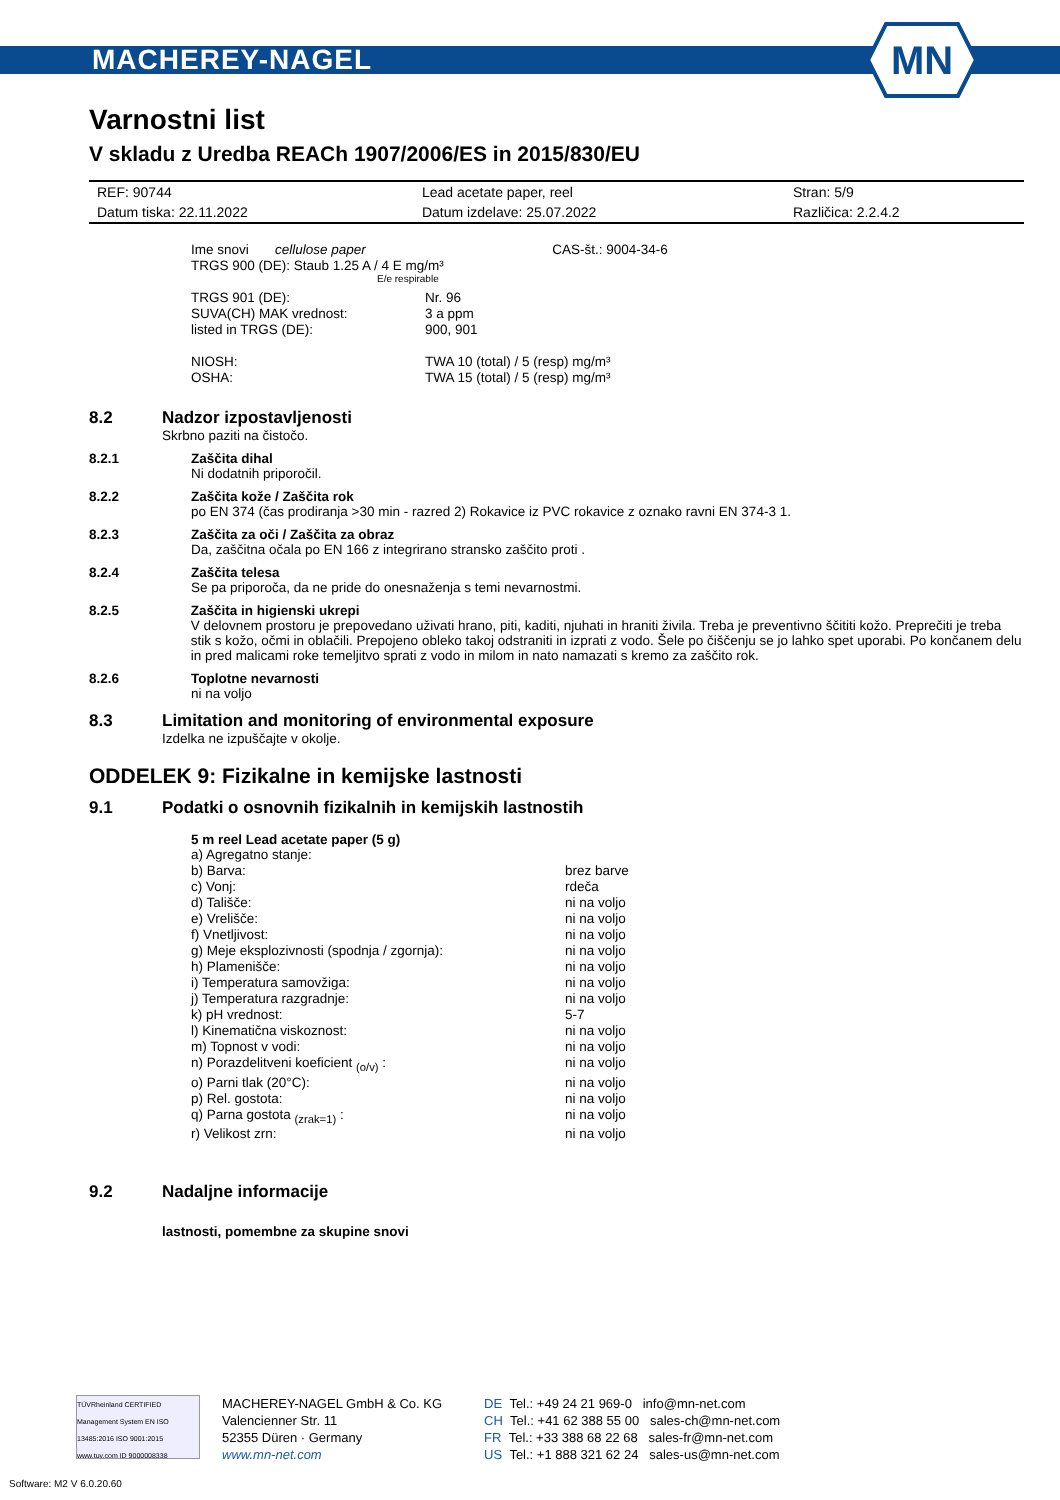MACHEREY-NAGEL
MN
Varnostni list
V skladu z Uredba REACh 1907/2006/ES in 2015/830/EU
| REF: 90744 | Lead acetate paper, reel | Stran: 5/9 |
| Datum tiska: 22.11.2022 | Datum izdelave: 25.07.2022 | Različica: 2.2.4.2 |
| Ime snovi cellulose paper | CAS-št.: 9004-34-6 |
TRGS 900 (DE): Staub 1.25 A / 4 E mg/m³
E/e respirable
| TRGS 901 (DE): | Nr. 96 |
| SUVA(CH) MAK vrednost: | 3 a ppm |
| listed in TRGS (DE): | 900, 901 |
| NIOSH: | TWA 10 (total) / 5 (resp) mg/m³ |
| OSHA: | TWA 15 (total) / 5 (resp) mg/m³ |
8.2 Nadzor izpostavljenosti
Skrbno paziti na čistočo.
8.2.1 Zaščita dihal
Ni dodatnih priporočil.
8.2.2 Zaščita kože / Zaščita rok
po EN 374 (čas prodiranja >30 min - razred 2) Rokavice iz PVC rokavice z oznako ravni EN 374-3 1.
8.2.3 Zaščita za oči / Zaščita za obraz
Da, zaščitna očala po EN 166 z integrirano stransko zaščito proti .
8.2.4 Zaščita telesa
Se pa priporoča, da ne pride do onesnaženja s temi nevarnostmi.
8.2.5 Zaščita in higienski ukrepi
V delovnem prostoru je prepovedano uživati hrano, piti, kaditi, njuhati in hraniti živila. Treba je preventivno ščititi kožo. Preprečiti je treba stik s kožo, očmi in oblačili. Prepojeno obleko takoj odstraniti in izprati z vodo. Šele po čiščenju se jo lahko spet uporabi. Po končanem delu in pred malicami roke temeljitvo sprati z vodo in milom in nato namazati s kremo za zaščito rok.
8.2.6 Toplotne nevarnosti
ni na voljo
8.3 Limitation and monitoring of environmental exposure
Izdelka ne izpuščajte v okolje.
ODDELEK 9: Fizikalne in kemijske lastnosti
9.1 Podatki o osnovnih fizikalnih in kemijskih lastnostih
5 m reel Lead acetate paper (5 g)
| a) Agregatno stanje: | |
| b) Barva: | brez barve |
| c) Vonj: | rdeča |
| d) Tališče: | ni na voljo |
| e) Vrelišče: | ni na voljo |
| f) Vnetljivost: | ni na voljo |
| g) Meje eksplozivnosti (spodnja / zgornja): | ni na voljo |
| h) Plamenišče: | ni na voljo |
| i) Temperatura samovžiga: | ni na voljo |
| j) Temperatura razgradnje: | ni na voljo |
| k) pH vrednost: | 5-7 |
| l) Kinematična viskoznost: | ni na voljo |
| m) Topnost v vodi: | ni na voljo |
| n) Porazdelitveni koeficient <sub>(o/v)</sub> : | ni na voljo |
| o) Parni tlak (20°C): | ni na voljo |
| p) Rel. gostota: | ni na voljo |
| q) Parna gostota <sub>(zrak=1)</sub> : | ni na voljo |
| r) Velikost zrn: | ni na voljo |
9.2 Nadaljne informacije
lastnosti, pomembne za skupine snovi
TÜVRheinland CERTIFIED
Management System EN ISO 13485:2016 ISO 9001:2015
www.tuv.com ID 9000008338
MACHEREY-NAGEL GmbH & Co. KG
Valencienner Str. 11
52355 Düren · Germany
www.mn-net.com
DE Tel.: +49 24 21 969-0 info@mn-net.com
CH Tel.: +41 62 388 55 00 sales-ch@mn-net.com
FR Tel.: +33 388 68 22 68 sales-fr@mn-net.com
US Tel.: +1 888 321 62 24 sales-us@mn-net.com
Software: M2 V 6.0.20.60